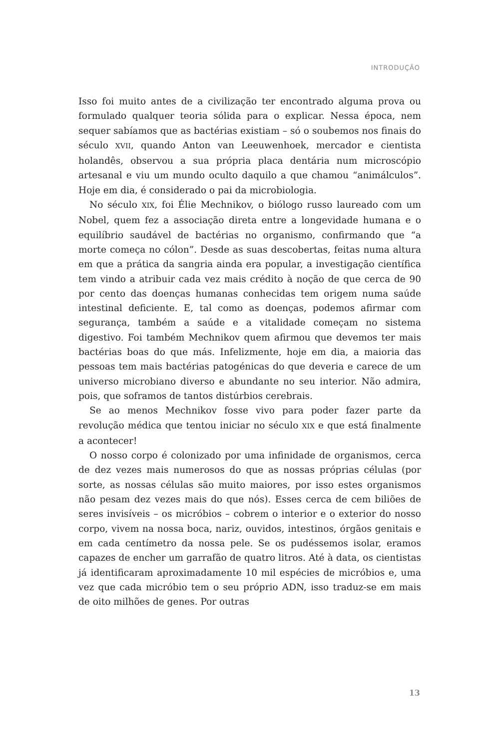INTRODUÇÃO
Isso foi muito antes de a civilização ter encontrado alguma prova ou formulado qualquer teoria sólida para o explicar. Nessa época, nem sequer sabíamos que as bactérias existiam – só o soubemos nos finais do século XVII, quando Anton van Leeuwenhoek, mercador e cientista holandês, observou a sua própria placa dentária num microscópio artesanal e viu um mundo oculto daquilo a que chamou “animálculos”. Hoje em dia, é considerado o pai da microbiologia.
No século XIX, foi Élie Mechnikov, o biólogo russo laureado com um Nobel, quem fez a associação direta entre a longevidade humana e o equilíbrio saudável de bactérias no organismo, confirmando que “a morte começa no cólon”. Desde as suas descobertas, feitas numa altura em que a prática da sangria ainda era popular, a investigação científica tem vindo a atribuir cada vez mais crédito à noção de que cerca de 90 por cento das doenças humanas conhecidas tem origem numa saúde intestinal deficiente. E, tal como as doenças, podemos afirmar com segurança, também a saúde e a vitalidade começam no sistema digestivo. Foi também Mechnikov quem afirmou que devemos ter mais bactérias boas do que más. Infelizmente, hoje em dia, a maioria das pessoas tem mais bactérias patogénicas do que deveria e carece de um universo microbiano diverso e abundante no seu interior. Não admira, pois, que soframos de tantos distúrbios cerebrais.
Se ao menos Mechnikov fosse vivo para poder fazer parte da revolução médica que tentou iniciar no século XIX e que está finalmente a acontecer!
O nosso corpo é colonizado por uma infinidade de organismos, cerca de dez vezes mais numerosos do que as nossas próprias células (por sorte, as nossas células são muito maiores, por isso estes organismos não pesam dez vezes mais do que nós). Esses cerca de cem biliões de seres invisíveis – os micróbios – cobrem o interior e o exterior do nosso corpo, vivem na nossa boca, nariz, ouvidos, intestinos, órgãos genitais e em cada centímetro da nossa pele. Se os pudéssemos isolar, eramos capazes de encher um garrafão de quatro litros. Até à data, os cientistas já identificaram aproximadamente 10 mil espécies de micróbios e, uma vez que cada micróbio tem o seu próprio ADN, isso traduz-se em mais de oito milhões de genes. Por outras
13